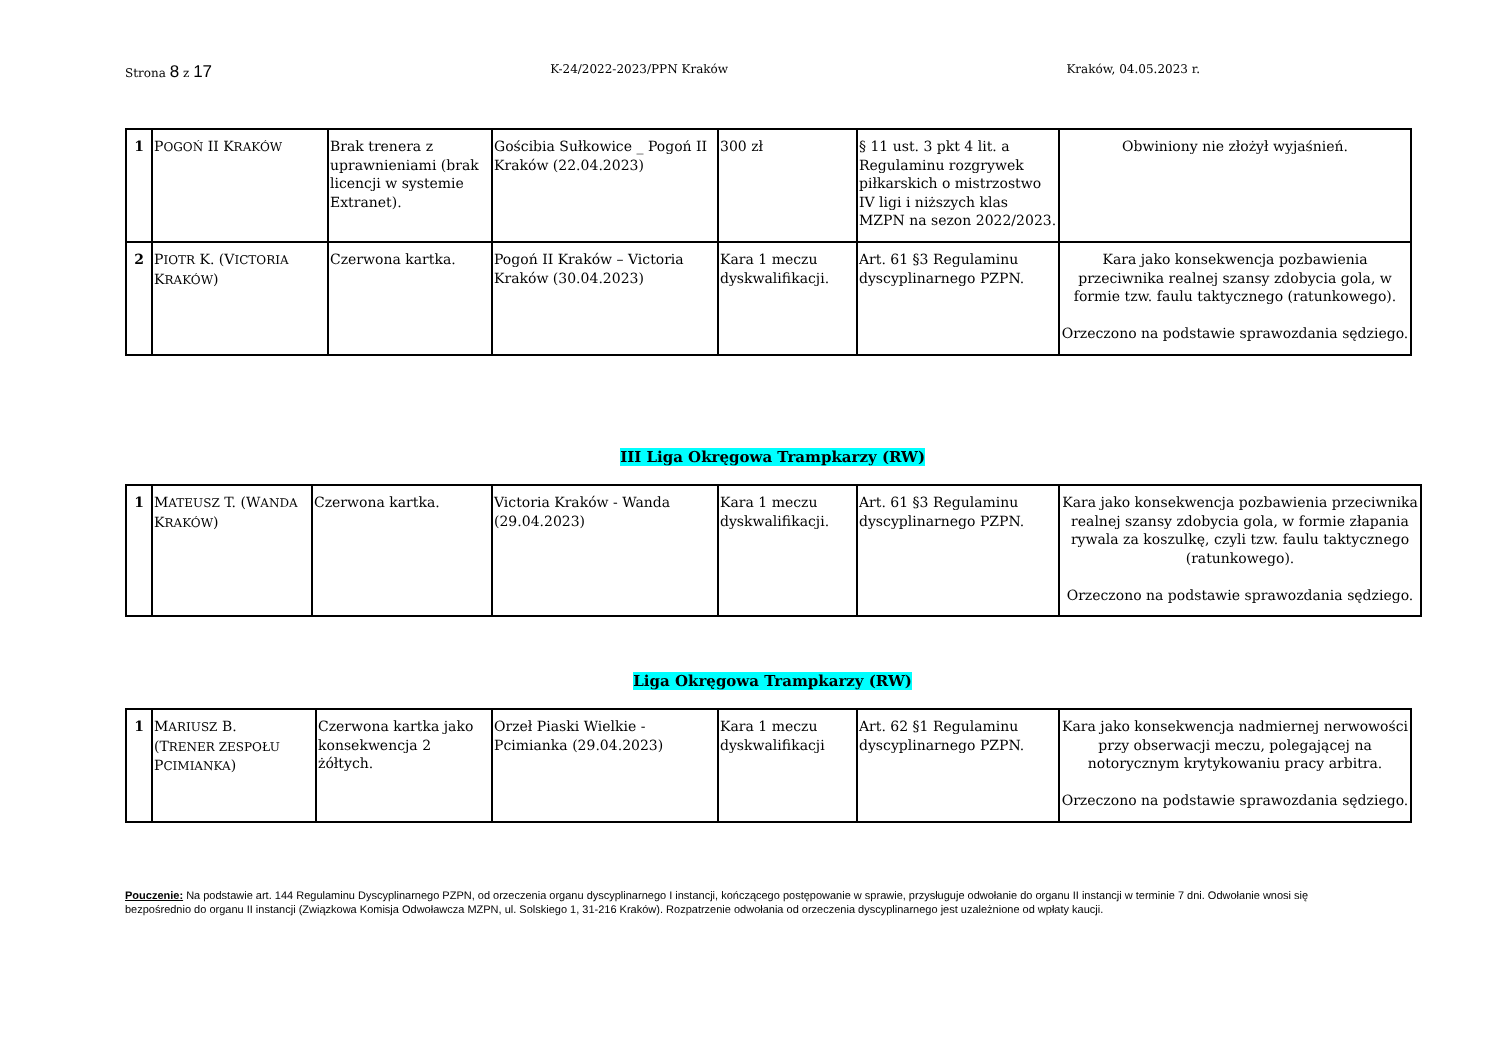Strona 8 z 17 K-24/2022-2023/PPN Kraków Kraków, 04.05.2023 r.
| 1 | P OGOŃ II K RAKÓW | Brak trenera z uprawnieniami (brak licencji w systemie Extranet). | Gościbia Sułkowice _ Pogoń II Kraków (22.04.2023) | 300 zł | § 11 ust. 3 pkt 4 lit. a Regulaminu rozgrywek piłkarskich o mistrzostwo IV ligi i niższych klas MZPN na sezon 2022/2023. | Obwiniony nie złożył wyjaśnień. |
| 2 | P IOTR K. (V ICTORIA K RAKÓW ) | Czerwona kartka. | Pogoń II Kraków – Victoria Kraków (30.04.2023) | Kara 1 meczu dyskwalifikacji. | Art. 61 §3 Regulaminu dyscyplinarnego PZPN. | Kara jako konsekwencja pozbawienia przeciwnika realnej szansy zdobycia gola, w formie tzw. faulu taktycznego (ratunkowego). Orzeczono na podstawie sprawozdania sędziego. |
III Liga Okręgowa Trampkarzy (RW)
| 1 | M ATEUSZ T. (W ANDA K RAKÓW ) | Czerwona kartka. | Victoria Kraków - Wanda (29.04.2023) | Kara 1 meczu dyskwalifikacji. | Art. 61 §3 Regulaminu dyscyplinarnego PZPN. | Kara jako konsekwencja pozbawienia przeciwnika realnej szansy zdobycia gola, w formie złapania rywala za koszulkę, czyli tzw. faulu taktycznego (ratunkowego). Orzeczono na podstawie sprawozdania sędziego. |
Liga Okręgowa Trampkarzy (RW)
| 1 | M ARIUSZ B. (T RENER ZESPOŁU P CIMIANKA ) | Czerwona kartka jako konsekwencja 2 żółtych. | Orzeł Piaski Wielkie - Pcimianka (29.04.2023) | Kara 1 meczu dyskwalifikacji | Art. 62 §1 Regulaminu dyscyplinarnego PZPN. | Kara jako konsekwencja nadmiernej nerwowości przy obserwacji meczu, polegającej na notorycznym krytykowaniu pracy arbitra. Orzeczono na podstawie sprawozdania sędziego. |
Pouczenie: Na podstawie art. 144 Regulaminu Dyscyplinarnego PZPN, od orzeczenia organu dyscyplinarnego I instancji, kończącego postępowanie w sprawie, przysługuje odwołanie do organu II instancji w terminie 7 dni. Odwołanie wnosi się bezpośrednio do organu II instancji (Związkowa Komisja Odwoławcza MZPN, ul. Solskiego 1, 31-216 Kraków). Rozpatrzenie odwołania od orzeczenia dyscyplinarnego jest uzależnione od wpłaty kaucji.